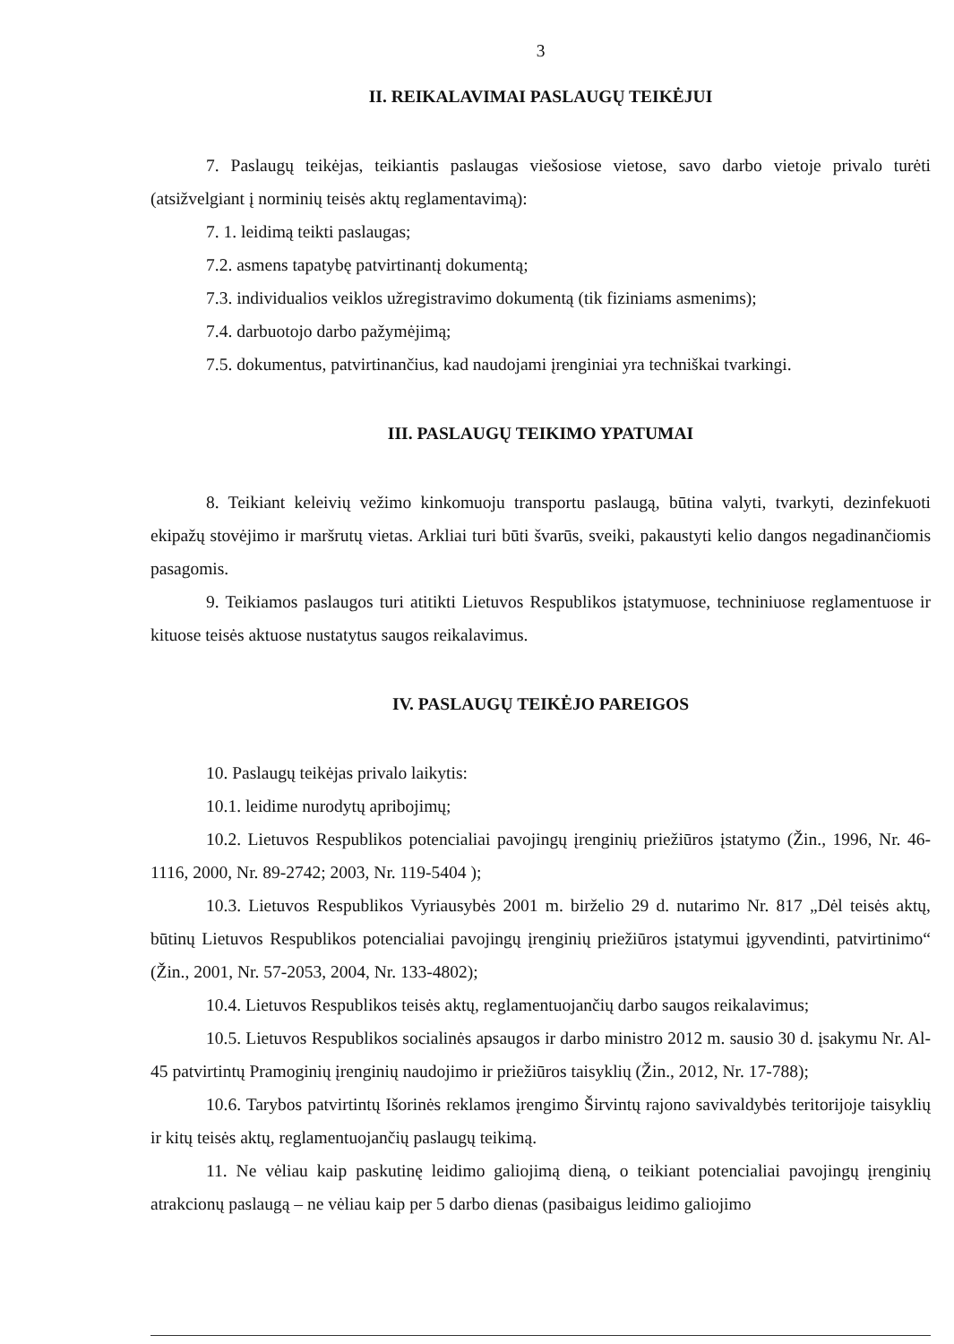3
II. REIKALAVIMAI PASLAUGŲ TEIKĖJUI
7. Paslaugų teikėjas, teikiantis paslaugas viešosiose vietose, savo darbo vietoje privalo turėti (atsižvelgiant į norminių teisės aktų reglamentavimą):
7. 1. leidimą teikti paslaugas;
7.2. asmens tapatybę patvirtinantį dokumentą;
7.3. individualios veiklos užregistravimo dokumentą (tik fiziniams asmenims);
7.4. darbuotojo darbo pažymėjimą;
7.5. dokumentus, patvirtinančius, kad naudojami įrenginiai yra techniškai tvarkingi.
III. PASLAUGŲ TEIKIMO YPATUMAI
8. Teikiant keleivių vežimo kinkomuoju transportu paslaugą, būtina valyti, tvarkyti, dezinfekuoti ekipažų stovėjimo ir maršrutų vietas. Arkliai turi būti švarūs, sveiki, pakaustyti kelio dangos negadinančiomis pasagomis.
9. Teikiamos paslaugos turi atitikti Lietuvos Respublikos įstatymuose, techniniuose reglamentuose ir kituose teisės aktuose nustatytus saugos reikalavimus.
IV. PASLAUGŲ TEIKĖJO PAREIGOS
10. Paslaugų teikėjas privalo laikytis:
10.1. leidime nurodytų apribojimų;
10.2. Lietuvos Respublikos potencialiai pavojingų įrenginių priežiūros įstatymo (Žin., 1996, Nr. 46-1116, 2000, Nr. 89-2742; 2003, Nr. 119-5404 );
10.3. Lietuvos Respublikos Vyriausybės 2001 m. birželio 29 d. nutarimo Nr. 817 „Dėl teisės aktų, būtinų Lietuvos Respublikos potencialiai pavojingų įrenginių priežiūros įstatymui įgyvendinti, patvirtinimo“ (Žin., 2001, Nr. 57-2053, 2004, Nr. 133-4802);
10.4. Lietuvos Respublikos teisės aktų, reglamentuojančių darbo saugos reikalavimus;
10.5. Lietuvos Respublikos socialinės apsaugos ir darbo ministro 2012 m. sausio 30 d. įsakymu Nr. Al-45 patvirtintų Pramoginių įrenginių naudojimo ir priežiūros taisyklių (Žin., 2012, Nr. 17-788);
10.6. Tarybos patvirtintų Išorinės reklamos įrengimo Širvintų rajono savivaldybės teritorijoje taisyklių ir kitų teisės aktų, reglamentuojančių paslaugų teikimą.
11. Ne vėliau kaip paskutinę leidimo galiojimą dieną, o teikiant potencialiai pavojingų įrenginių atrakcionų paslaugą – ne vėliau kaip per 5 darbo dienas (pasibaigus leidimo galiojimo